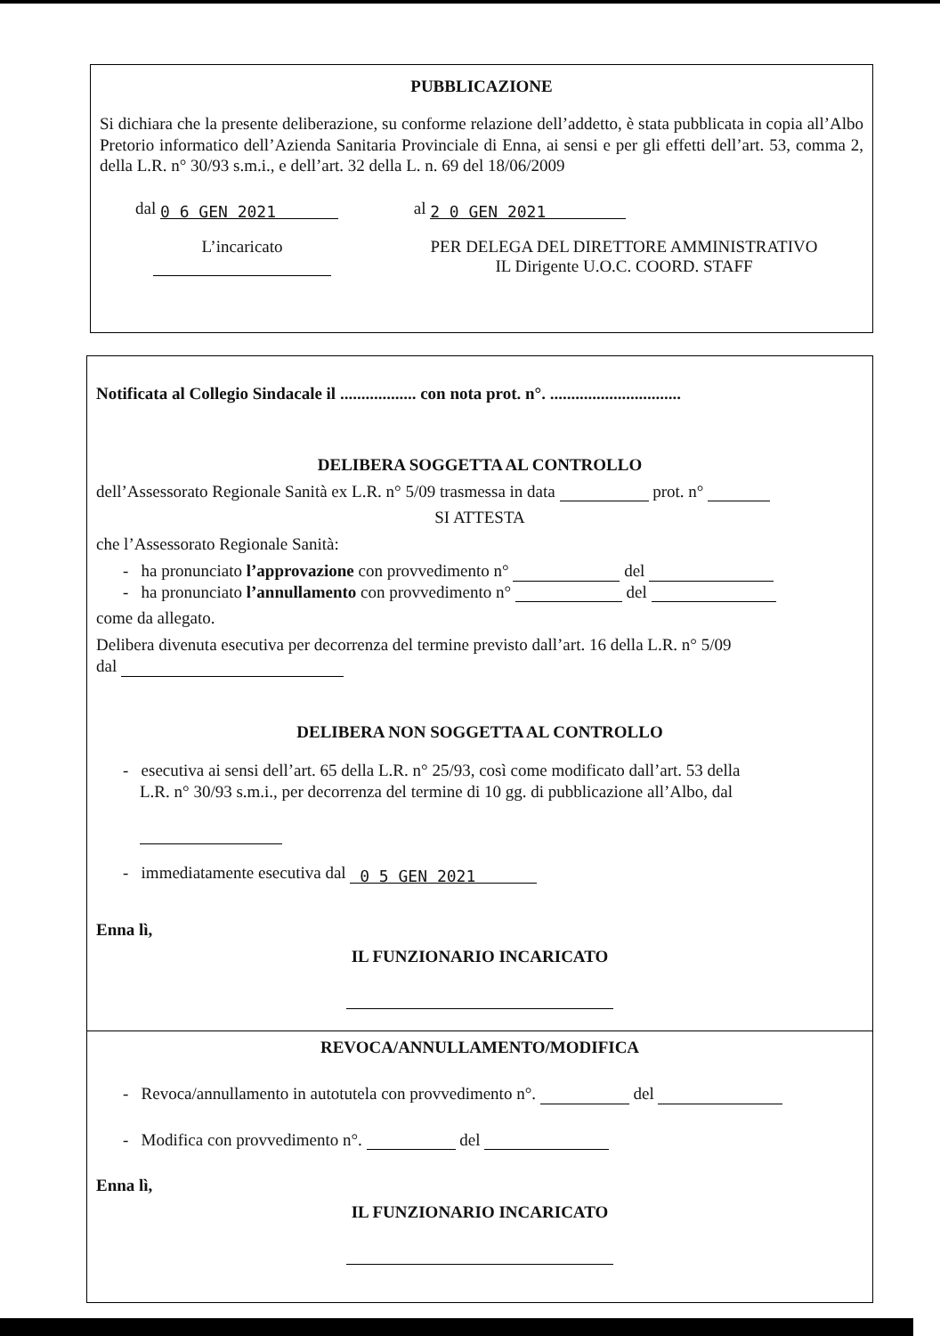PUBBLICAZIONE
Si dichiara che la presente deliberazione, su conforme relazione dell’addetto, è stata pubblicata in copia all’Albo Pretorio informatico dell’Azienda Sanitaria Provinciale di Enna, ai sensi e per gli effetti dell’art. 53, comma 2, della L.R. n° 30/93 s.m.i., e dell’art. 32 della L. n. 69 del 18/06/2009
dal 0 6 GEN 2021 al 2 0 GEN 2021
L’incaricato
PER DELEGA DEL DIRETTORE AMMINISTRATIVO
IL Dirigente U.O.C. COORD. STAFF
Notificata al Collegio Sindacale il .................. con nota prot. n°. ...............................
DELIBERA SOGGETTA AL CONTROLLO
dell’Assessorato Regionale Sanità ex L.R. n° 5/09 trasmessa in data prot. n°
SI ATTESTA
che l’Assessorato Regionale Sanità:
- ha pronunciato l’approvazione con provvedimento n° del
- ha pronunciato l’annullamento con provvedimento n° del
come da allegato.
Delibera divenuta esecutiva per decorrenza del termine previsto dall’art. 16 della L.R. n° 5/09
dal
DELIBERA NON SOGGETTA AL CONTROLLO
- esecutiva ai sensi dell’art. 65 della L.R. n° 25/93, così come modificato dall’art. 53 della
L.R. n° 30/93 s.m.i., per decorrenza del termine di 10 gg. di pubblicazione all’Albo, dal
- immediatamente esecutiva dal 0 5 GEN 2021
Enna lì,
IL FUNZIONARIO INCARICATO
REVOCA/ANNULLAMENTO/MODIFICA
- Revoca/annullamento in autotutela con provvedimento n°. del
- Modifica con provvedimento n°. del
Enna lì,
IL FUNZIONARIO INCARICATO